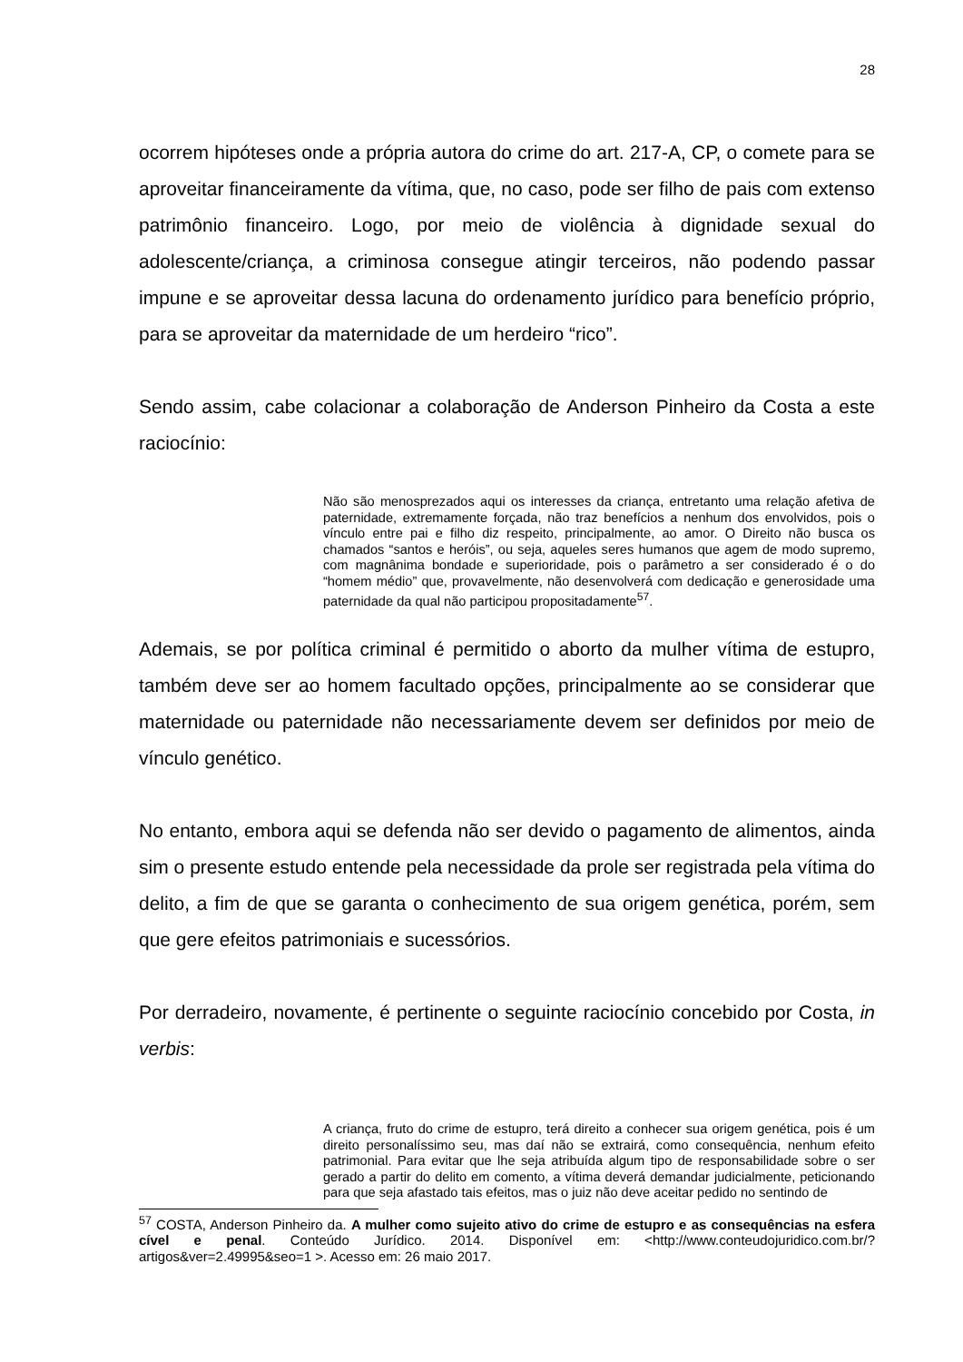28
ocorrem hipóteses onde a própria autora do crime do art. 217-A, CP, o comete para se aproveitar financeiramente da vítima, que, no caso, pode ser filho de pais com extenso patrimônio financeiro. Logo, por meio de violência à dignidade sexual do adolescente/criança, a criminosa consegue atingir terceiros, não podendo passar impune e se aproveitar dessa lacuna do ordenamento jurídico para benefício próprio, para se aproveitar da maternidade de um herdeiro “rico”.
Sendo assim, cabe colacionar a colaboração de Anderson Pinheiro da Costa a este raciocínio:
Não são menosprezados aqui os interesses da criança, entretanto uma relação afetiva de paternidade, extremamente forçada, não traz benefícios a nenhum dos envolvidos, pois o vínculo entre pai e filho diz respeito, principalmente, ao amor. O Direito não busca os chamados “santos e heróis”, ou seja, aqueles seres humanos que agem de modo supremo, com magnânima bondade e superioridade, pois o parâmetro a ser considerado é o do “homem médio” que, provavelmente, não desenvolverá com dedicação e generosidade uma paternidade da qual não participou propositadamente<sup>57</sup>.
Ademais, se por política criminal é permitido o aborto da mulher vítima de estupro, também deve ser ao homem facultado opções, principalmente ao se considerar que maternidade ou paternidade não necessariamente devem ser definidos por meio de vínculo genético.
No entanto, embora aqui se defenda não ser devido o pagamento de alimentos, ainda sim o presente estudo entende pela necessidade da prole ser registrada pela vítima do delito, a fim de que se garanta o conhecimento de sua origem genética, porém, sem que gere efeitos patrimoniais e sucessórios.
Por derradeiro, novamente, é pertinente o seguinte raciocínio concebido por Costa, in verbis:
A criança, fruto do crime de estupro, terá direito a conhecer sua origem genética, pois é um direito personalíssimo seu, mas daí não se extrairá, como consequência, nenhum efeito patrimonial. Para evitar que lhe seja atribuída algum tipo de responsabilidade sobre o ser gerado a partir do delito em comento, a vítima deverá demandar judicialmente, peticionando para que seja afastado tais efeitos, mas o juiz não deve aceitar pedido no sentindo de
<sup>57</sup> COSTA, Anderson Pinheiro da. A mulher como sujeito ativo do crime de estupro e as consequências na esfera cível e penal. Conteúdo Jurídico. 2014. Disponível em: <http://www.conteudojuridico.com.br/?artigos&ver=2.49995&seo=1 >. Acesso em: 26 maio 2017.